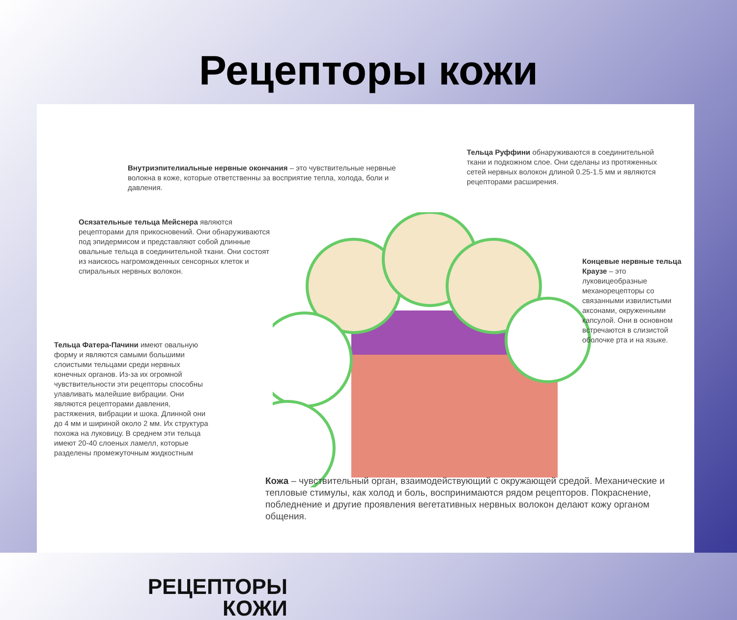Рецепторы кожи
Внутриэпителиальные нервные окончания – это чувствительные нервные волокна в коже, которые ответственны за восприятие тепла, холода, боли и давления.
Тельца Руффини обнаруживаются в соединительной ткани и подкожном слое. Они сделаны из протяженных сетей нервных волокон длиной 0.25-1.5 мм и являются рецепторами расширения.
Осязательные тельца Мейснера являются рецепторами для прикосновений. Они обнаруживаются под эпидермисом и представляют собой длинные овальные тельца в соединительной ткани. Они состоят из наискось нагроможденных сенсорных клеток и спиральных нервных волокон.
Концевые нервные тельца Краузе – это луковицеобразные механорецепторы со связанными извилистыми аксонами, окруженными капсулой. Они в основном встречаются в слизистой оболочке рта и на языке.
Тельца Фатера-Пачини имеют овальную форму и являются самыми большими слоистыми тельцами среди нервных конечных органов. Из-за их огромной чувствительности эти рецепторы способны улавливать малейшие вибрации. Они являются рецепторами давления, растяжения, вибрации и шока. Длинной они до 4 мм и шириной около 2 мм. Их структура похожа на луковицу. В среднем эти тельца имеют 20-40 слоеных ламелл, которые разделены промежуточным жидкостным
РЕЦЕПТОРЫ
КОЖИ
Кожа – чувствительный орган, взаимодействующий с окружающей средой. Механические и тепловые стимулы, как холод и боль, воспринимаются рядом рецепторов. Покраснение, побледнение и другие проявления вегетативных нервных волокон делают кожу органом общения.